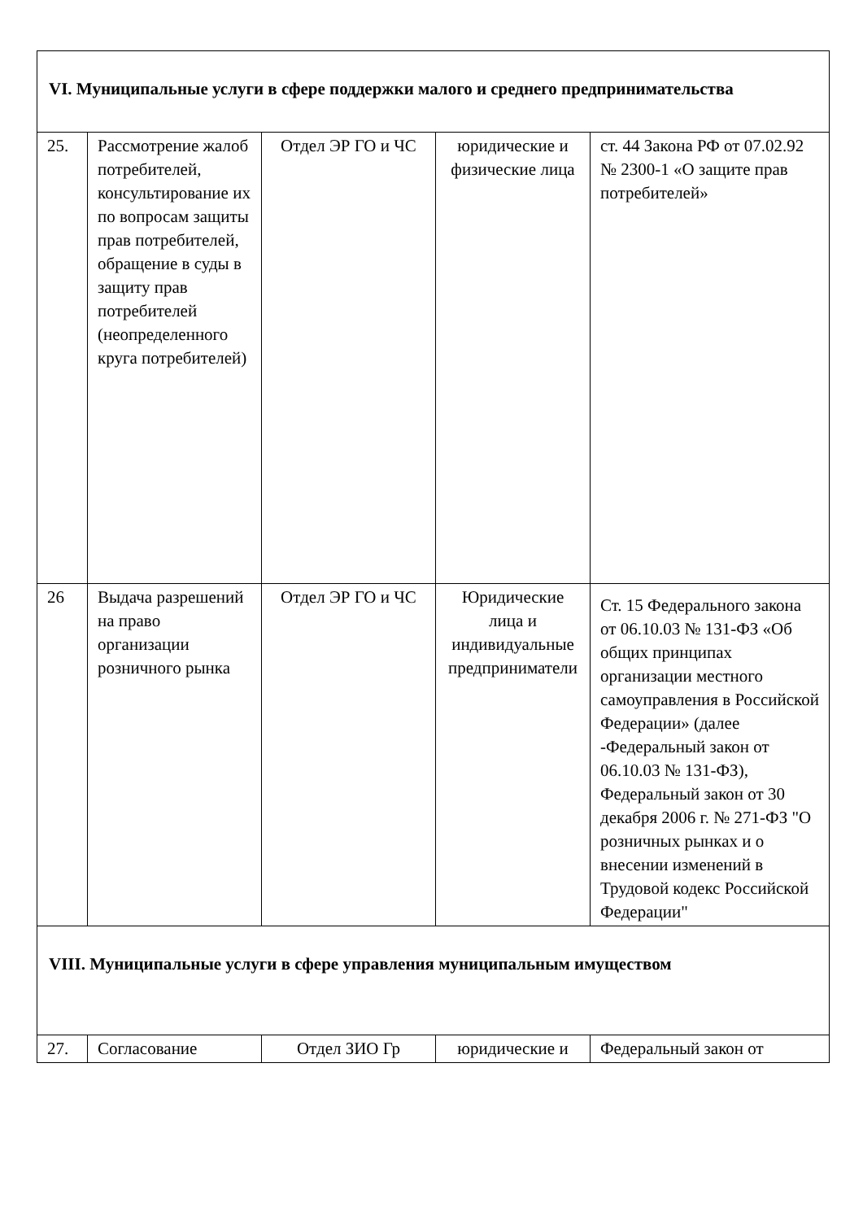| VI. Муниципальные услуги в сфере поддержки малого и среднего предпринимательства | | | | |
| 25. | Рассмотрение жалоб потребителей, консультирование их по вопросам защиты прав потребителей, обращение в суды в защиту прав потребителей (неопределенного круга потребителей) | Отдел ЭР ГО и ЧС | юридические и физические лица | ст. 44 Закона РФ от 07.02.92 № 2300-1 «О защите прав потребителей» |
| 26 | Выдача разрешений на право организации розничного рынка | Отдел ЭР ГО и ЧС | Юридические лица и индивидуальные предприниматели | Ст. 15 Федерального закона от 06.10.03 № 131-ФЗ «Об общих принципах организации местного самоуправления в Российской Федерации» (далее -Федеральный закон от 06.10.03 № 131-ФЗ), Федеральный закон от 30 декабря 2006 г. № 271-ФЗ "О розничных рынках и о внесении изменений в Трудовой кодекс Российской Федерации" |
| VIII. Муниципальные услуги в сфере управления муниципальным имуществом | | | | |
| 27. | Согласование | Отдел ЗИО Гр | юридические и | Федеральный закон от |